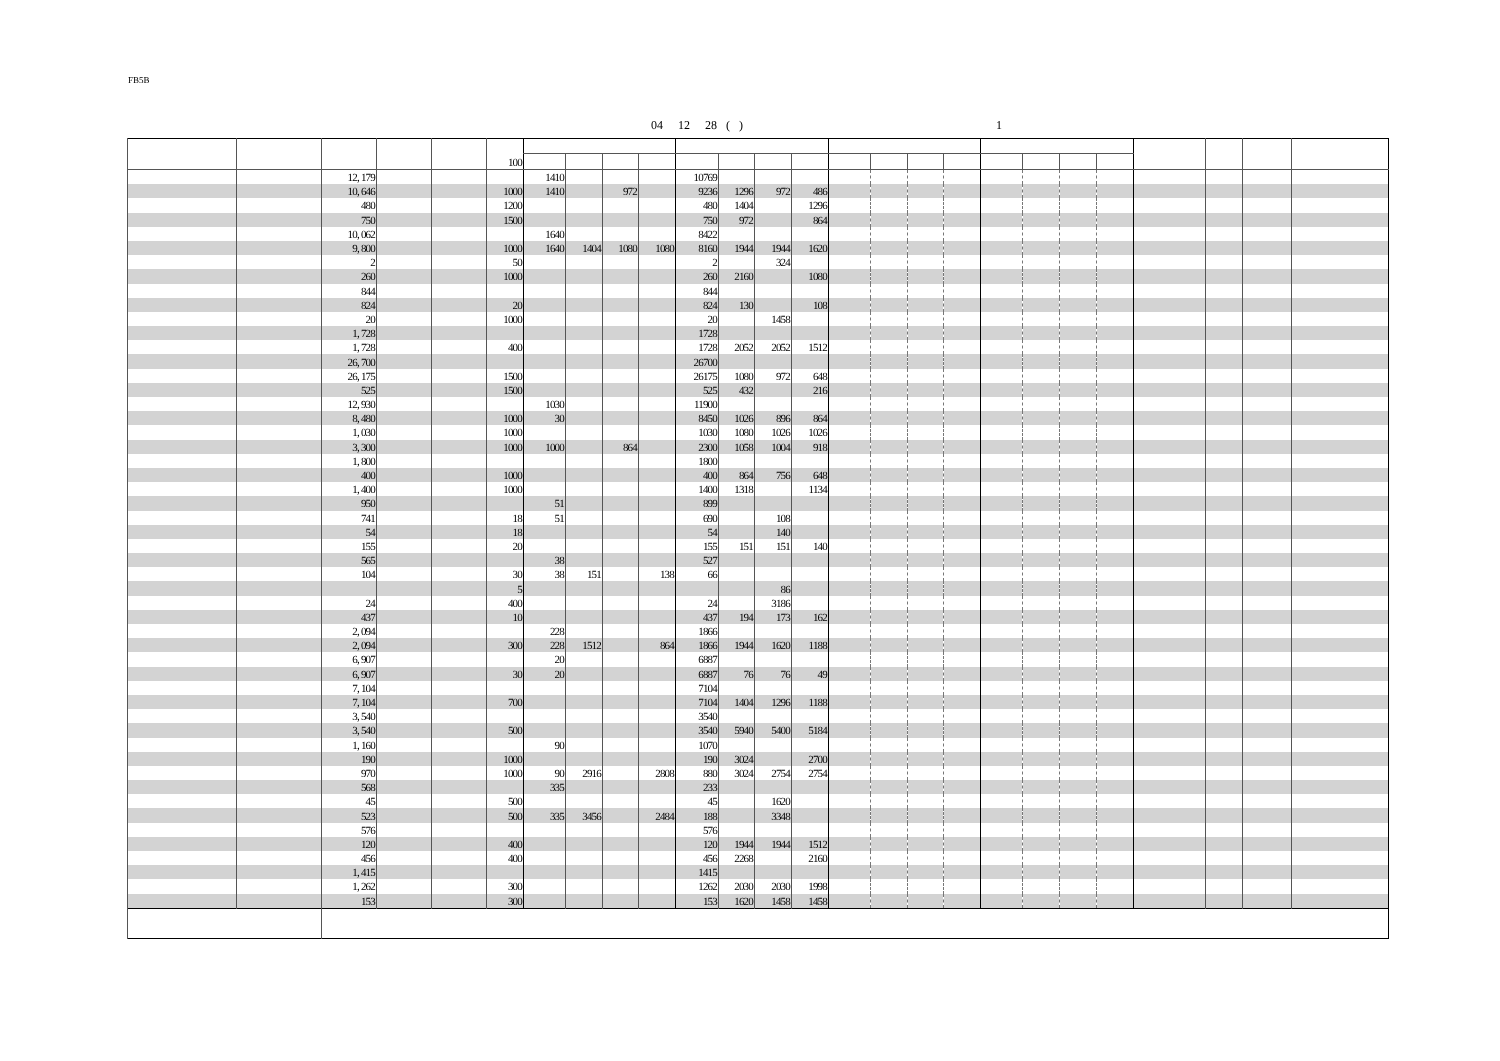FB5B
04 12 28 ( ) 1
| | | | | | 100 | | | | | | | | | | | | | | | | | | | | |
| --- | --- | --- | --- | --- | --- | --- | --- | --- | --- | --- | --- | --- | --- | --- | --- | --- | --- | --- | --- | --- | --- | --- | --- | --- | --- |
| | | 12, 179 | | | | 1410 | | | | 10769 | | | | | | | | | | | | | | | |
| | | 10, 646 | | | 1000 | 1410 | | 972 | | 9236 | 1296 | 972 | 486 | | | | | | | | | | | | |
| | | 480 | | | 1200 | | | | | 480 | 1404 | | 1296 | | | | | | | | | | | | |
| | | 750 | | | 1500 | | | | | 750 | 972 | | 864 | | | | | | | | | | | | |
| | | 10, 062 | | | | 1640 | | | | 8422 | | | | | | | | | | | | | | | |
| | | 9, 800 | | | 1000 | 1640 | 1404 | 1080 | 1080 | 8160 | 1944 | 1944 | 1620 | | | | | | | | | | | | |
| | | 2 | | | 50 | | | | | 2 | | 324 | | | | | | | | | | | | | |
| | | 260 | | | 1000 | | | | | 260 | 2160 | | 1080 | | | | | | | | | | | | |
| | | 844 | | | | | | | | 844 | | | | | | | | | | | | | | | |
| | | 824 | | | 20 | | | | | 824 | 130 | | 108 | | | | | | | | | | | | |
| | | 20 | | | 1000 | | | | | 20 | | 1458 | | | | | | | | | | | | | |
| | | 1, 728 | | | | | | | | 1728 | | | | | | | | | | | | | | | |
| | | 1, 728 | | | 400 | | | | | 1728 | 2052 | 2052 | 1512 | | | | | | | | | | | | |
| | | 26, 700 | | | | | | | | 26700 | | | | | | | | | | | | | | | |
| | | 26, 175 | | | 1500 | | | | | 26175 | 1080 | 972 | 648 | | | | | | | | | | | | |
| | | 525 | | | 1500 | | | | | 525 | 432 | | 216 | | | | | | | | | | | | |
| | | 12, 930 | | | | 1030 | | | | 11900 | | | | | | | | | | | | | | | |
| | | 8, 480 | | | 1000 | 30 | | | | 8450 | 1026 | 896 | 864 | | | | | | | | | | | | |
| | | 1, 030 | | | 1000 | | | | | 1030 | 1080 | 1026 | 1026 | | | | | | | | | | | | |
| | | 3, 300 | | | 1000 | 1000 | | 864 | | 2300 | 1058 | 1004 | 918 | | | | | | | | | | | | |
| | | 1, 800 | | | | | | | | 1800 | | | | | | | | | | | | | | | |
| | | 400 | | | 1000 | | | | | 400 | 864 | 756 | 648 | | | | | | | | | | | | |
| | | 1, 400 | | | 1000 | | | | | 1400 | 1318 | | 1134 | | | | | | | | | | | | |
| | | 950 | | | | 51 | | | | 899 | | | | | | | | | | | | | | | |
| | | 741 | | | 18 | 51 | | | | 690 | | 108 | | | | | | | | | | | | | |
| | | 54 | | | 18 | | | | | 54 | | 140 | | | | | | | | | | | | | |
| | | 155 | | | 20 | | | | | 155 | 151 | 151 | 140 | | | | | | | | | | | | |
| | | 565 | | | | 38 | | | | 527 | | | | | | | | | | | | | | | |
| | | 104 | | | 30 | 38 | 151 | | 138 | 66 | | | | | | | | | | | | | | | |
| | | | | | 5 | | | | | | | 86 | | | | | | | | | | | | | |
| | | 24 | | | 400 | | | | | 24 | | 3186 | | | | | | | | | | | | | |
| | | 437 | | | 10 | | | | | 437 | 194 | 173 | 162 | | | | | | | | | | | | |
| | | 2, 094 | | | | 228 | | | | 1866 | | | | | | | | | | | | | | | |
| | | 2, 094 | | | 300 | 228 | 1512 | | 864 | 1866 | 1944 | 1620 | 1188 | | | | | | | | | | | | |
| | | 6, 907 | | | | 20 | | | | 6887 | | | | | | | | | | | | | | | |
| | | 6, 907 | | | 30 | 20 | | | | 6887 | 76 | 76 | 49 | | | | | | | | | | | | |
| | | 7, 104 | | | | | | | | 7104 | | | | | | | | | | | | | | | |
| | | 7, 104 | | | 700 | | | | | 7104 | 1404 | 1296 | 1188 | | | | | | | | | | | | |
| | | 3, 540 | | | | | | | | 3540 | | | | | | | | | | | | | | | |
| | | 3, 540 | | | 500 | | | | | 3540 | 5940 | 5400 | 5184 | | | | | | | | | | | | |
| | | 1, 160 | | | | 90 | | | | 1070 | | | | | | | | | | | | | | | |
| | | 190 | | | 1000 | | | | | 190 | 3024 | | 2700 | | | | | | | | | | | | |
| | | 970 | | | 1000 | 90 | 2916 | | 2808 | 880 | 3024 | 2754 | 2754 | | | | | | | | | | | | |
| | | 568 | | | | 335 | | | | 233 | | | | | | | | | | | | | | | |
| | | 45 | | | 500 | | | | | 45 | | 1620 | | | | | | | | | | | | | |
| | | 523 | | | 500 | 335 | 3456 | | 2484 | 188 | | 3348 | | | | | | | | | | | | | |
| | | 576 | | | | | | | | 576 | | | | | | | | | | | | | | | |
| | | 120 | | | 400 | | | | | 120 | 1944 | 1944 | 1512 | | | | | | | | | | | | |
| | | 456 | | | 400 | | | | | 456 | 2268 | | 2160 | | | | | | | | | | | | |
| | | 1, 415 | | | | | | | | 1415 | | | | | | | | | | | | | | | |
| | | 1, 262 | | | 300 | | | | | 1262 | 2030 | 2030 | 1998 | | | | | | | | | | | | |
| | | 153 | | | 300 | | | | | 153 | 1620 | 1458 | 1458 | | | | | | | | | | | | |